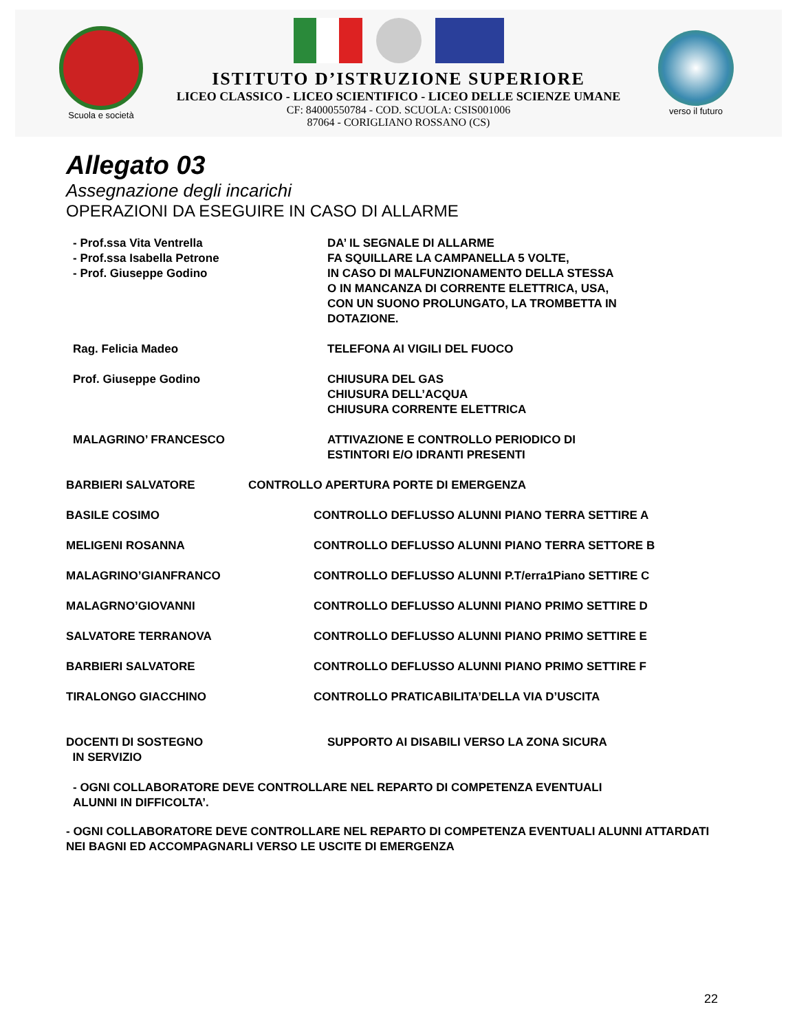Scuola e società
ISTITUTO D’ISTRUZIONE SUPERIORE
LICEO CLASSICO - LICEO SCIENTIFICO - LICEO DELLE SCIENZE UMANE
CF: 84000550784 - COD. SCUOLA: CSIS001006
87064 - CORIGLIANO ROSSANO (CS)
verso il futuro
Allegato 03
Assegnazione degli incarichi
OPERAZIONI DA ESEGUIRE IN CASO DI ALLARME
- Prof.ssa Vita Ventrella
- Prof.ssa Isabella Petrone
- Prof. Giuseppe Godino
DA’ IL SEGNALE DI ALLARME
FA SQUILLARE LA CAMPANELLA 5 VOLTE,
IN CASO DI MALFUNZIONAMENTO DELLA STESSA
O IN MANCANZA DI CORRENTE ELETTRICA, USA,
CON UN SUONO PROLUNGATO, LA TROMBETTA IN
DOTAZIONE.
Rag. Felicia Madeo TELEFONA AI VIGILI DEL FUOCO
Prof. Giuseppe Godino CHIUSURA DEL GAS
CHIUSURA DELL’ACQUA
CHIUSURA CORRENTE ELETTRICA
MALAGRINO’ FRANCESCO ATTIVAZIONE E CONTROLLO PERIODICO DI
ESTINTORI E/O IDRANTI PRESENTI
BARBIERI SALVATORE CONTROLLO APERTURA PORTE DI EMERGENZA
BASILE COSIMO CONTROLLO DEFLUSSO ALUNNI PIANO TERRA SETTIRE A
MELIGENI ROSANNA CONTROLLO DEFLUSSO ALUNNI PIANO TERRA SETTORE B
MALAGRINO’GIANFRANCO CONTROLLO DEFLUSSO ALUNNI P.T/erra1Piano SETTIRE C
MALAGRNO’GIOVANNI CONTROLLO DEFLUSSO ALUNNI PIANO PRIMO SETTIRE D
SALVATORE TERRANOVA CONTROLLO DEFLUSSO ALUNNI PIANO PRIMO SETTIRE E
BARBIERI SALVATORE CONTROLLO DEFLUSSO ALUNNI PIANO PRIMO SETTIRE F
TIRALONGO GIACCHINO CONTROLLO PRATICABILITA’DELLA VIA D’USCITA
DOCENTI DI SOSTEGNO
IN SERVIZIO
SUPPORTO AI DISABILI VERSO LA ZONA SICURA
- OGNI COLLABORATORE DEVE CONTROLLARE NEL REPARTO DI COMPETENZA EVENTUALI
ALUNNI IN DIFFICOLTA’.
- OGNI COLLABORATORE DEVE CONTROLLARE NEL REPARTO DI COMPETENZA EVENTUALI ALUNNI ATTARDATI NEI BAGNI ED ACCOMPAGNARLI VERSO LE USCITE DI EMERGENZA
22